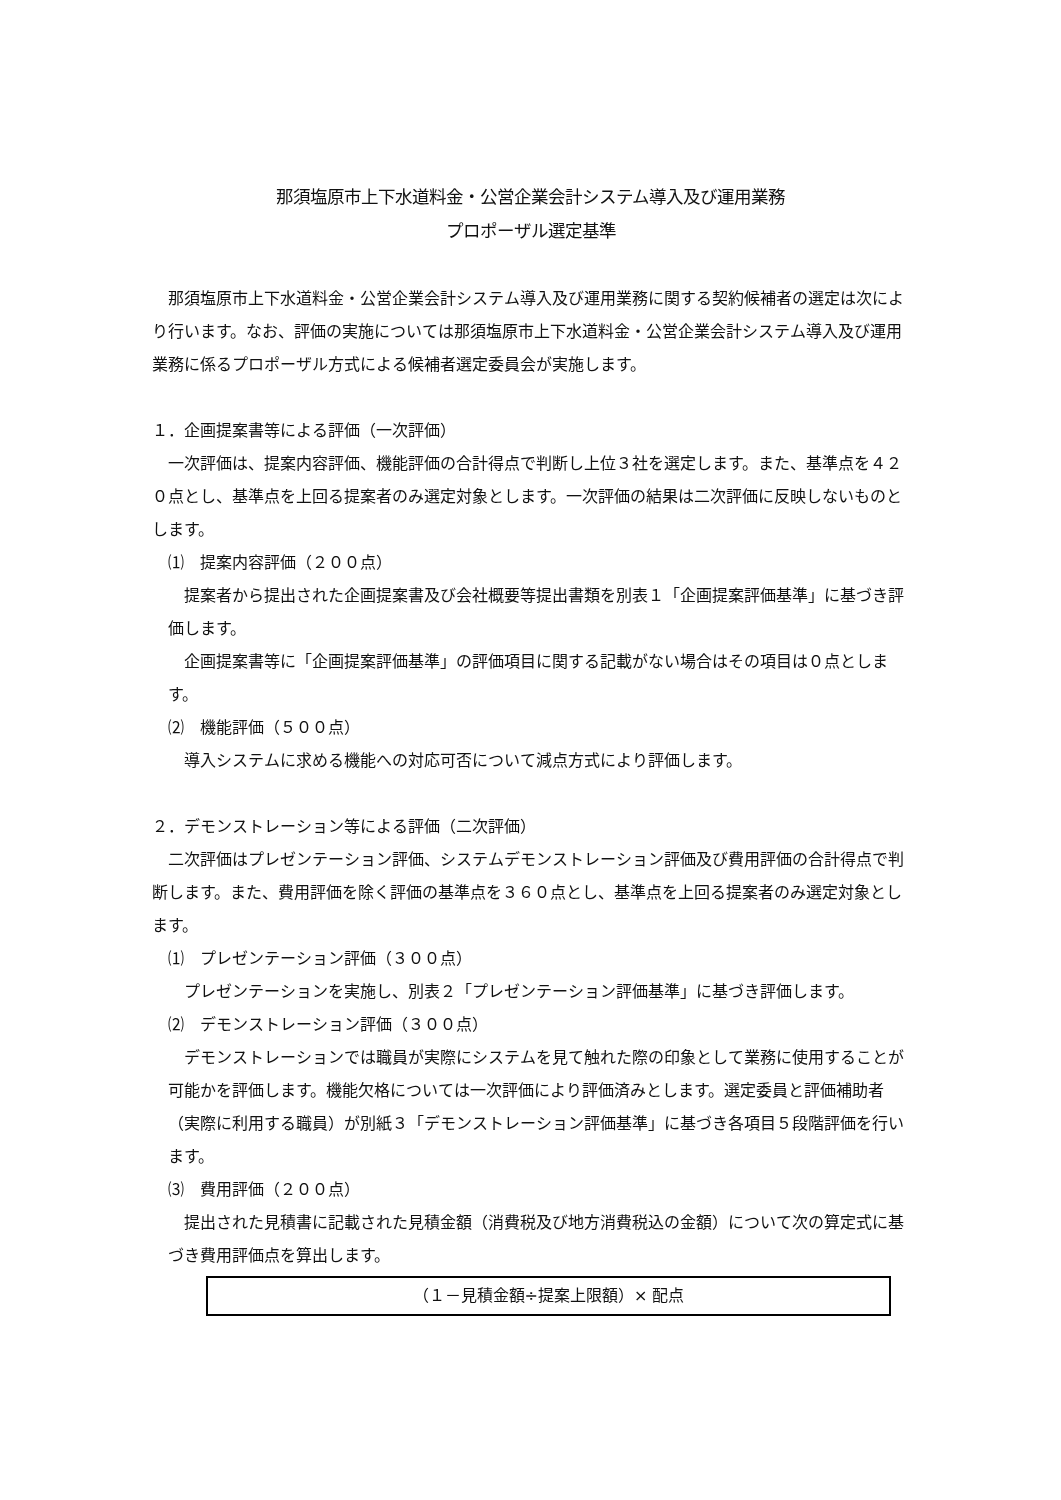那須塩原市上下水道料金・公営企業会計システム導入及び運用業務
プロポーザル選定基準
那須塩原市上下水道料金・公営企業会計システム導入及び運用業務に関する契約候補者の選定は次により行います。なお、評価の実施については那須塩原市上下水道料金・公営企業会計システム導入及び運用業務に係るプロポーザル方式による候補者選定委員会が実施します。
１．企画提案書等による評価（一次評価）
一次評価は、提案内容評価、機能評価の合計得点で判断し上位３社を選定します。また、基準点を４２０点とし、基準点を上回る提案者のみ選定対象とします。一次評価の結果は二次評価に反映しないものとします。
⑴　提案内容評価（２００点）
提案者から提出された企画提案書及び会社概要等提出書類を別表１「企画提案評価基準」に基づき評価します。
企画提案書等に「企画提案評価基準」の評価項目に関する記載がない場合はその項目は０点とします。
⑵　機能評価（５００点）
導入システムに求める機能への対応可否について減点方式により評価します。
２．デモンストレーション等による評価（二次評価）
二次評価はプレゼンテーション評価、システムデモンストレーション評価及び費用評価の合計得点で判断します。また、費用評価を除く評価の基準点を３６０点とし、基準点を上回る提案者のみ選定対象とします。
⑴　プレゼンテーション評価（３００点）
プレゼンテーションを実施し、別表２「プレゼンテーション評価基準」に基づき評価します。
⑵　デモンストレーション評価（３００点）
デモンストレーションでは職員が実際にシステムを見て触れた際の印象として業務に使用することが可能かを評価します。機能欠格については一次評価により評価済みとします。選定委員と評価補助者（実際に利用する職員）が別紙３「デモンストレーション評価基準」に基づき各項目５段階評価を行います。
⑶　費用評価（２００点）
提出された見積書に記載された見積金額（消費税及び地方消費税込の金額）について次の算定式に基づき費用評価点を算出します。
（１－見積金額÷提案上限額）× 配点